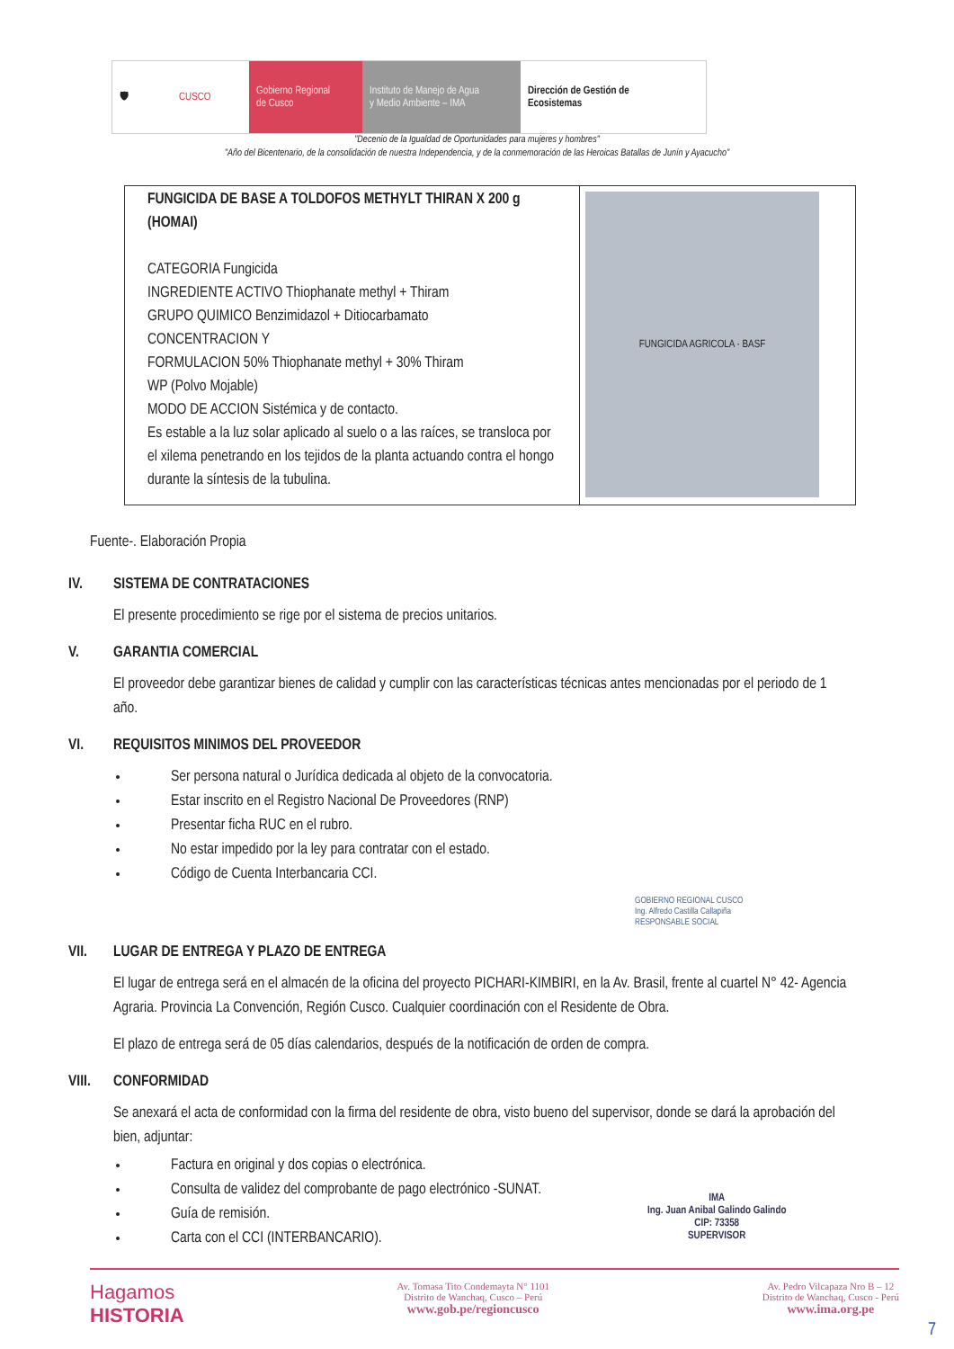🛡 CUSCO Gobierno Regional
de Cusco
Instituto de Manejo de Agua
y Medio Ambiente – IMA
Dirección de Gestión de
Ecosistemas
"Decenio de la Igualdad de Oportunidades para mujeres y hombres"
"Año del Bicentenario, de la consolidación de nuestra Independencia, y de la conmemoración de las Heroicas Batallas de Junín y Ayacucho"
| FUNGICIDA DE BASE A TOLDOFOS METHYLT THIRAN X 200 g (HOMAI) CATEGORIA Fungicida INGREDIENTE ACTIVO Thiophanate methyl + Thiram GRUPO QUIMICO Benzimidazol + Ditiocarbamato CONCENTRACION Y FORMULACION 50% Thiophanate methyl + 30% Thiram WP (Polvo Mojable) MODO DE ACCION Sistémica y de contacto. Es estable a la luz solar aplicado al suelo o a las raíces, se transloca por el xilema penetrando en los tejidos de la planta actuando contra el hongo durante la síntesis de la tubulina. | FUNGICIDA AGRICOLA · BASF |
Fuente-. Elaboración Propia
IV. SISTEMA DE CONTRATACIONES
El presente procedimiento se rige por el sistema de precios unitarios.
V. GARANTIA COMERCIAL
El proveedor debe garantizar bienes de calidad y cumplir con las características técnicas antes mencionadas por el periodo de 1 año.
VI. REQUISITOS MINIMOS DEL PROVEEDOR
Ser persona natural o Jurídica dedicada al objeto de la convocatoria.
Estar inscrito en el Registro Nacional De Proveedores (RNP)
Presentar ficha RUC en el rubro.
No estar impedido por la ley para contratar con el estado.
Código de Cuenta Interbancaria CCI.
GOBIERNO REGIONAL CUSCO
Ing. Alfredo Castilla Callapiña
RESPONSABLE SOCIAL
VII. LUGAR DE ENTREGA Y PLAZO DE ENTREGA
El lugar de entrega será en el almacén de la oficina del proyecto PICHARI-KIMBIRI, en la Av. Brasil, frente al cuartel N° 42- Agencia Agraria. Provincia La Convención, Región Cusco. Cualquier coordinación con el Residente de Obra.
El plazo de entrega será de 05 días calendarios, después de la notificación de orden de compra.
VIII. CONFORMIDAD
Se anexará el acta de conformidad con la firma del residente de obra, visto bueno del supervisor, donde se dará la aprobación del bien, adjuntar:
Factura en original y dos copias o electrónica.
Consulta de validez del comprobante de pago electrónico -SUNAT.
Guía de remisión.
Carta con el CCI (INTERBANCARIO).
IMA
Ing. Juan Anibal Galindo Galindo
CIP: 73358
SUPERVISOR
Hagamos
HISTORIA
Av. Tomasa Tito Condemayta N° 1101
Distrito de Wanchaq, Cusco – Perú
www.gob.pe/regioncusco
Av. Pedro Vilcapaza Nro B – 12
Distrito de Wanchaq, Cusco - Perú
www.ima.org.pe
7